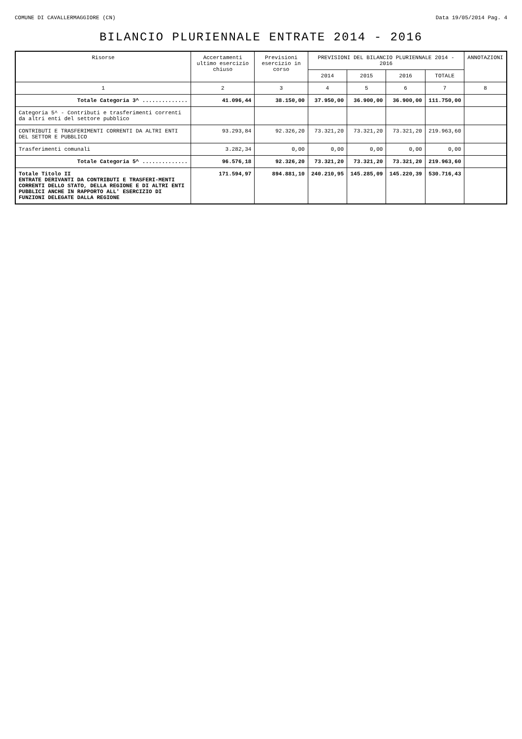COMUNE DI CAVALLERMAGGIORE (CN) Data 19/05/2014 Pag. 4
BILANCIO PLURIENNALE ENTRATE 2014 - 2016
| Risorse | Accertamenti ultimo esercizio chiuso | Previsioni esercizio in corso | PREVISIONI DEL BILANCIO PLURIENNALE 2014 - 2016 | | | | ANNOTAZIONI |
| --- | --- | --- | --- | --- | --- | --- | --- |
| | | | 2014 | 2015 | 2016 | TOTALE | |
| 1 | 2 | 3 | 4 | 5 | 6 | 7 | 8 |
| Totale Categoria 3^ .............. | 41.096,44 | 38.150,00 | 37.950,00 | 36.900,00 | 36.900,00 | 111.750,00 | |
| Categoria 5^ - Contributi e trasferimenti correnti da altri enti del settore pubblico | | | | | | | |
| CONTRIBUTI E TRASFERIMENTI CORRENTI DA ALTRI ENTI DEL SETTOR E PUBBLICO | 93.293,84 | 92.326,20 | 73.321,20 | 73.321,20 | 73.321,20 | 219.963,60 | |
| Trasferimenti comunali | 3.282,34 | 0,00 | 0,00 | 0,00 | 0,00 | 0,00 | |
| Totale Categoria 5^ .............. | 96.576,18 | 92.326,20 | 73.321,20 | 73.321,20 | 73.321,20 | 219.963,60 | |
| Totale Titolo II ENTRATE DERIVANTI DA CONTRIBUTI E TRASFERI-MENTI CORRENTI DELLO STATO, DELLA REGIONE E DI ALTRI ENTI PUBBLICI ANCHE IN RAPPORTO ALL' ESERCIZIO DI FUNZIONI DELEGATE DALLA REGIONE | 171.594,97 | 894.881,10 | 240.210,95 | 145.285,09 | 145.220,39 | 530.716,43 | |